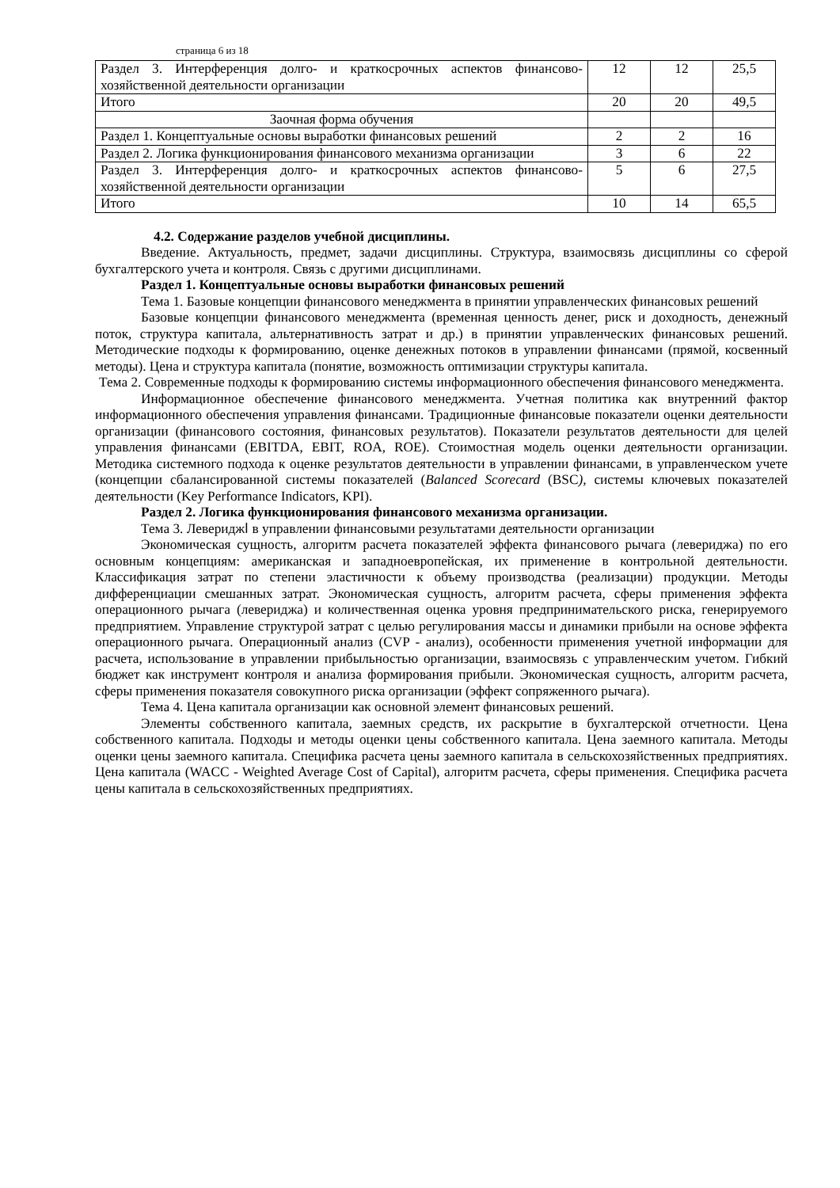страница 6 из 18
| Раздел 3. Интерференция долго- и краткосрочных аспектов финансово-хозяйственной деятельности организации | 12 | 12 | 25,5 |
| Итого | 20 | 20 | 49,5 |
| Заочная форма обучения | | | |
| Раздел 1. Концептуальные основы выработки финансовых решений | 2 | 2 | 16 |
| Раздел 2. Логика функционирования финансового механизма организации | 3 | 6 | 22 |
| Раздел 3. Интерференция долго- и краткосрочных аспектов финансово-хозяйственной деятельности организации | 5 | 6 | 27,5 |
| Итого | 10 | 14 | 65,5 |
4.2. Содержание разделов учебной дисциплины.
Введение. Актуальность, предмет, задачи дисциплины. Структура, взаимосвязь дисциплины со сферой бухгалтерского учета и контроля. Связь с другими дисциплинами.
Раздел 1. Концептуальные основы выработки финансовых решений
Тема 1. Базовые концепции финансового менеджмента в принятии управленческих финансовых решений
Базовые концепции финансового менеджмента (временная ценность денег, риск и доходность, денежный поток, структура капитала, альтернативность затрат и др.) в принятии управленческих финансовых решений. Методические подходы к формированию, оценке денежных потоков в управлении финансами (прямой, косвенный методы). Цена и структура капитала (понятие, возможность оптимизации структуры капитала.
Тема 2. Современные подходы к формированию системы информационного обеспечения финансового менеджмента.
Информационное обеспечение финансового менеджмента. Учетная политика как внутренний фактор информационного обеспечения управления финансами. Традиционные финансовые показатели оценки деятельности организации (финансового состояния, финансовых результатов). Показатели результатов деятельности для целей управления финансами (EBITDA, EBIT, ROA, ROE). Стоимостная модель оценки деятельности организации. Методика системного подхода к оценке результатов деятельности в управлении финансами, в управленческом учете (концепции сбалансированной системы показателей (Balanced Scorecard (BSC), системы ключевых показателей деятельности (Key Performance Indicators, KPI).
Раздел 2. Логика функционирования финансового механизма организации.
Тема 3. Левериджⅼ в управлении финансовыми результатами деятельности организации
Экономическая сущность, алгоритм расчета показателей эффекта финансового рычага (левериджа) по его основным концепциям: американская и западноевропейская, их применение в контрольной деятельности. Классификация затрат по степени эластичности к объему производства (реализации) продукции. Методы дифференциации смешанных затрат. Экономическая сущность, алгоритм расчета, сферы применения эффекта операционного рычага (левериджа) и количественная оценка уровня предпринимательского риска, генерируемого предприятием. Управление структурой затрат с целью регулирования массы и динамики прибыли на основе эффекта операционного рычага. Операционный анализ (CVP - анализ), особенности применения учетной информации для расчета, использование в управлении прибыльностью организации, взаимосвязь с управленческим учетом. Гибкий бюджет как инструмент контроля и анализа формирования прибыли. Экономическая сущность, алгоритм расчета, сферы применения показателя совокупного риска организации (эффект сопряженного рычага).
Тема 4. Цена капитала организации как основной элемент финансовых решений.
Элементы собственного капитала, заемных средств, их раскрытие в бухгалтерской отчетности. Цена собственного капитала. Подходы и методы оценки цены собственного капитала. Цена заемного капитала. Методы оценки цены заемного капитала. Специфика расчета цены заемного капитала в сельскохозяйственных предприятиях. Цена капитала (WACC - Weighted Average Cost of Capital), алгоритм расчета, сферы применения. Специфика расчета цены капитала в сельскохозяйственных предприятиях.